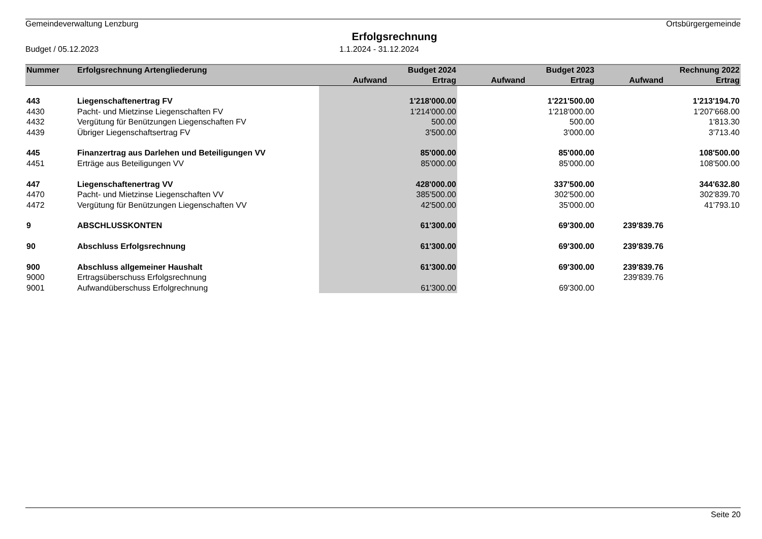Gemeindeverwaltung Lenzburg Ortsbürgergemeinde
Erfolgsrechnung
Budget / 05.12.2023 1.1.2024 - 31.12.2024
| Nummer | Erfolgsrechnung Artengliederung | | Budget 2024 | | Budget 2023 | | Rechnung 2022 |
| --- | --- | --- | --- | --- | --- | --- | --- |
| | | Aufwand | Ertrag | Aufwand | Ertrag | Aufwand | Ertrag |
| 443 | Liegenschaftenertrag FV | | 1'218'000.00 | | 1'221'500.00 | | 1'213'194.70 |
| 4430 | Pacht- und Mietzinse Liegenschaften FV | | 1'214'000.00 | | 1'218'000.00 | | 1'207'668.00 |
| 4432 | Vergütung für Benützungen Liegenschaften FV | | 500.00 | | 500.00 | | 1'813.30 |
| 4439 | Übriger Liegenschaftsertrag FV | | 3'500.00 | | 3'000.00 | | 3'713.40 |
| 445 | Finanzertrag aus Darlehen und Beteiligungen VV | | 85'000.00 | | 85'000.00 | | 108'500.00 |
| 4451 | Erträge aus Beteiligungen VV | | 85'000.00 | | 85'000.00 | | 108'500.00 |
| 447 | Liegenschaftenertrag VV | | 428'000.00 | | 337'500.00 | | 344'632.80 |
| 4470 | Pacht- und Mietzinse Liegenschaften VV | | 385'500.00 | | 302'500.00 | | 302'839.70 |
| 4472 | Vergütung für Benützungen Liegenschaften VV | | 42'500.00 | | 35'000.00 | | 41'793.10 |
| 9 | ABSCHLUSSKONTEN | | 61'300.00 | | 69'300.00 | 239'839.76 | |
| 90 | Abschluss Erfolgsrechnung | | 61'300.00 | | 69'300.00 | 239'839.76 | |
| 900 | Abschluss allgemeiner Haushalt | | 61'300.00 | | 69'300.00 | 239'839.76 | |
| 9000 | Ertragsüberschuss Erfolgsrechnung | | | | | 239'839.76 | |
| 9001 | Aufwandüberschuss Erfolgrechnung | | 61'300.00 | | 69'300.00 | | |
Seite 20